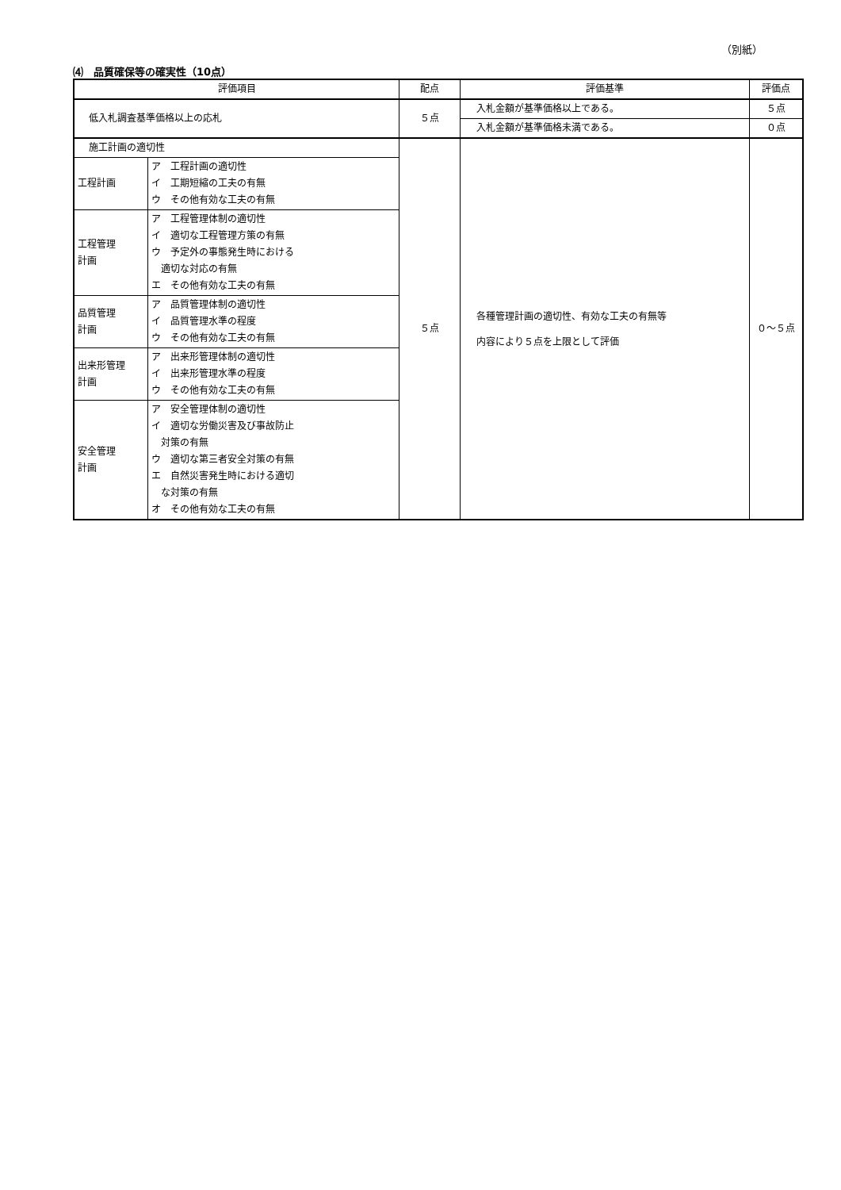（別紙）
⑷　品質確保等の確実性（10点）
| 評価項目 | | 配点 | 評価基準 | 評価点 |
| --- | --- | --- | --- | --- |
| 低入札調査基準価格以上の応札 | | ５点 | 入札金額が基準価格以上である。 | ５点 |
| | | | 入札金額が基準価格未満である。 | ０点 |
| 施工計画の適切性 | | ５点 | 各種管理計画の適切性、有効な工夫の有無等 内容により５点を上限として評価 | ０～５点 |
| 工程計画 | ア 工程計画の適切性 イ 工期短縮の工夫の有無 ウ その他有効な工夫の有無 | | | |
| 工程管理 計画 | ア 工程管理体制の適切性 イ 適切な工程管理方策の有無 ウ 予定外の事態発生時における 適切な対応の有無 エ その他有効な工夫の有無 | | | |
| 品質管理 計画 | ア 品質管理体制の適切性 イ 品質管理水準の程度 ウ その他有効な工夫の有無 | | | |
| 出来形管理 計画 | ア 出来形管理体制の適切性 イ 出来形管理水準の程度 ウ その他有効な工夫の有無 | | | |
| 安全管理 計画 | ア 安全管理体制の適切性 イ 適切な労働災害及び事故防止 対策の有無 ウ 適切な第三者安全対策の有無 エ 自然災害発生時における適切 な対策の有無 オ その他有効な工夫の有無 | | | |